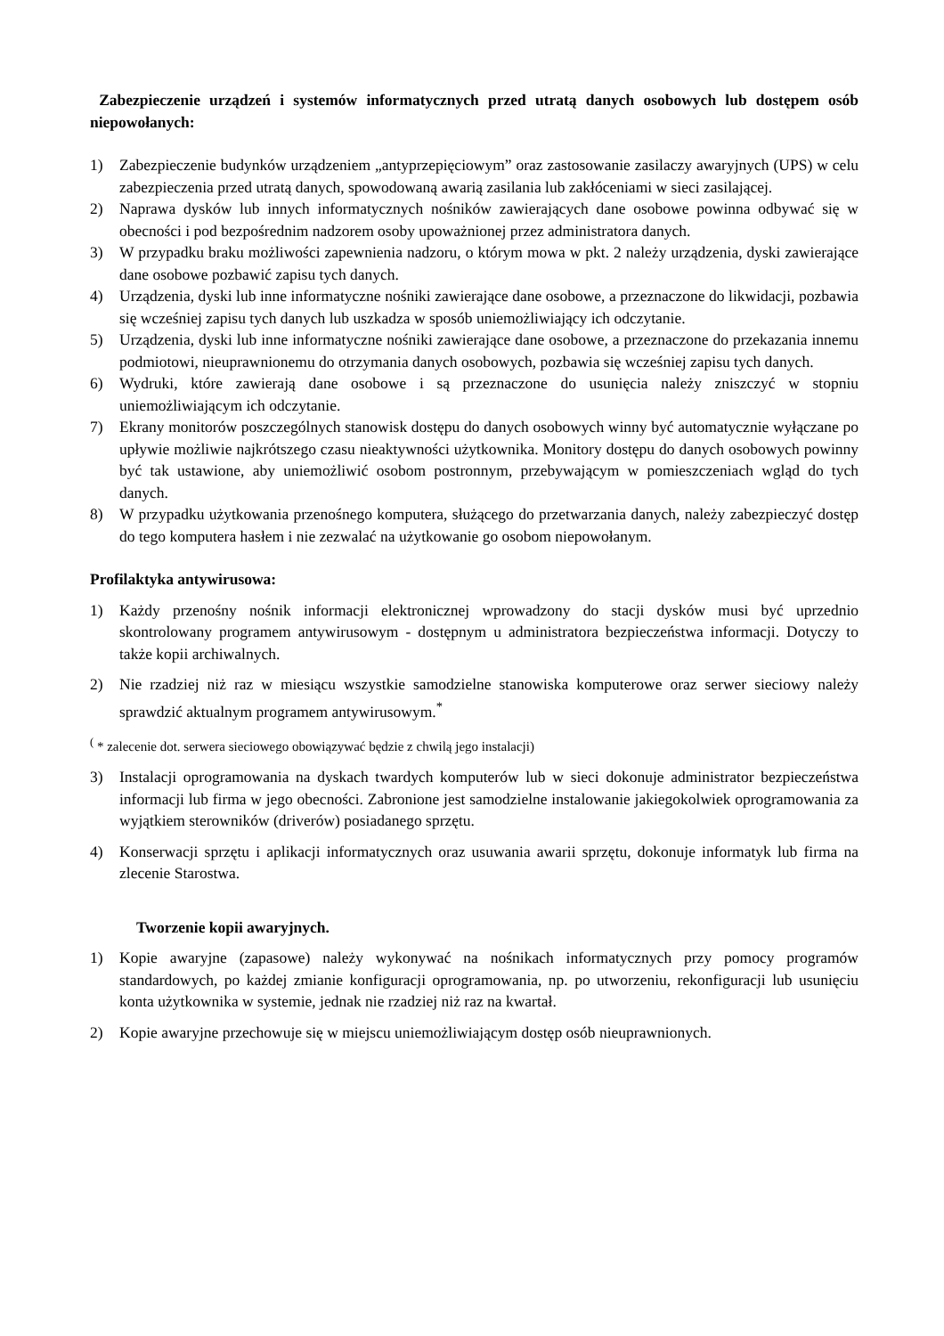Zabezpieczenie urządzeń i systemów informatycznych przed utratą danych osobowych lub dostępem osób niepowołanych:
1) Zabezpieczenie budynków urządzeniem „antyprzepięciowym” oraz zastosowanie zasilaczy awaryjnych (UPS) w celu zabezpieczenia przed utratą danych, spowodowaną awarią zasilania lub zakłóceniami w sieci zasilającej.
2) Naprawa dysków lub innych informatycznych nośników zawierających dane osobowe powinna odbywać się w obecności i pod bezpośrednim nadzorem osoby upoważnionej przez administratora danych.
3) W przypadku braku możliwości zapewnienia nadzoru, o którym mowa w pkt. 2 należy urządzenia, dyski zawierające dane osobowe pozbawić zapisu tych danych.
4) Urządzenia, dyski lub inne informatyczne nośniki zawierające dane osobowe, a przeznaczone do likwidacji, pozbawia się wcześniej zapisu tych danych lub uszkadza w sposób uniemożliwiający ich odczytanie.
5) Urządzenia, dyski lub inne informatyczne nośniki zawierające dane osobowe, a przeznaczone do przekazania innemu podmiotowi, nieuprawnionemu do otrzymania danych osobowych, pozbawia się wcześniej zapisu tych danych.
6) Wydruki, które zawierają dane osobowe i są przeznaczone do usunięcia należy zniszczyć w stopniu uniemożliwiającym ich odczytanie.
7) Ekrany monitorów poszczególnych stanowisk dostępu do danych osobowych winny być automatycznie wyłączane po upływie możliwie najkrótszego czasu nieaktywności użytkownika. Monitory dostępu do danych osobowych powinny być tak ustawione, aby uniemożliwić osobom postronnym, przebywającym w pomieszczeniach wgląd do tych danych.
8) W przypadku użytkowania przenośnego komputera, służącego do przetwarzania danych, należy zabezpieczyć dostęp do tego komputera hasłem i nie zezwalać na użytkowanie go osobom niepowołanym.
Profilaktyka antywirusowa:
1) Każdy przenośny nośnik informacji elektronicznej wprowadzony do stacji dysków musi być uprzednio skontrolowany programem antywirusowym - dostępnym u administratora bezpieczeństwa informacji. Dotyczy to także kopii archiwalnych.
2) Nie rzadziej niż raz w miesiącu wszystkie samodzielne stanowiska komputerowe oraz serwer sieciowy należy sprawdzić aktualnym programem antywirusowym.<sup>*</sup>
<sup>(</sup> * zalecenie dot. serwera sieciowego obowiązywać będzie z chwilą jego instalacji)
3) Instalacji oprogramowania na dyskach twardych komputerów lub w sieci dokonuje administrator bezpieczeństwa informacji lub firma w jego obecności. Zabronione jest samodzielne instalowanie jakiegokolwiek oprogramowania za wyjątkiem sterowników (driverów) posiadanego sprzętu.
4) Konserwacji sprzętu i aplikacji informatycznych oraz usuwania awarii sprzętu, dokonuje informatyk lub firma na zlecenie Starostwa.
Tworzenie kopii awaryjnych.
1) Kopie awaryjne (zapasowe) należy wykonywać na nośnikach informatycznych przy pomocy programów standardowych, po każdej zmianie konfiguracji oprogramowania, np. po utworzeniu, rekonfiguracji lub usunięciu konta użytkownika w systemie, jednak nie rzadziej niż raz na kwartał.
2) Kopie awaryjne przechowuje się w miejscu uniemożliwiającym dostęp osób nieuprawnionych.